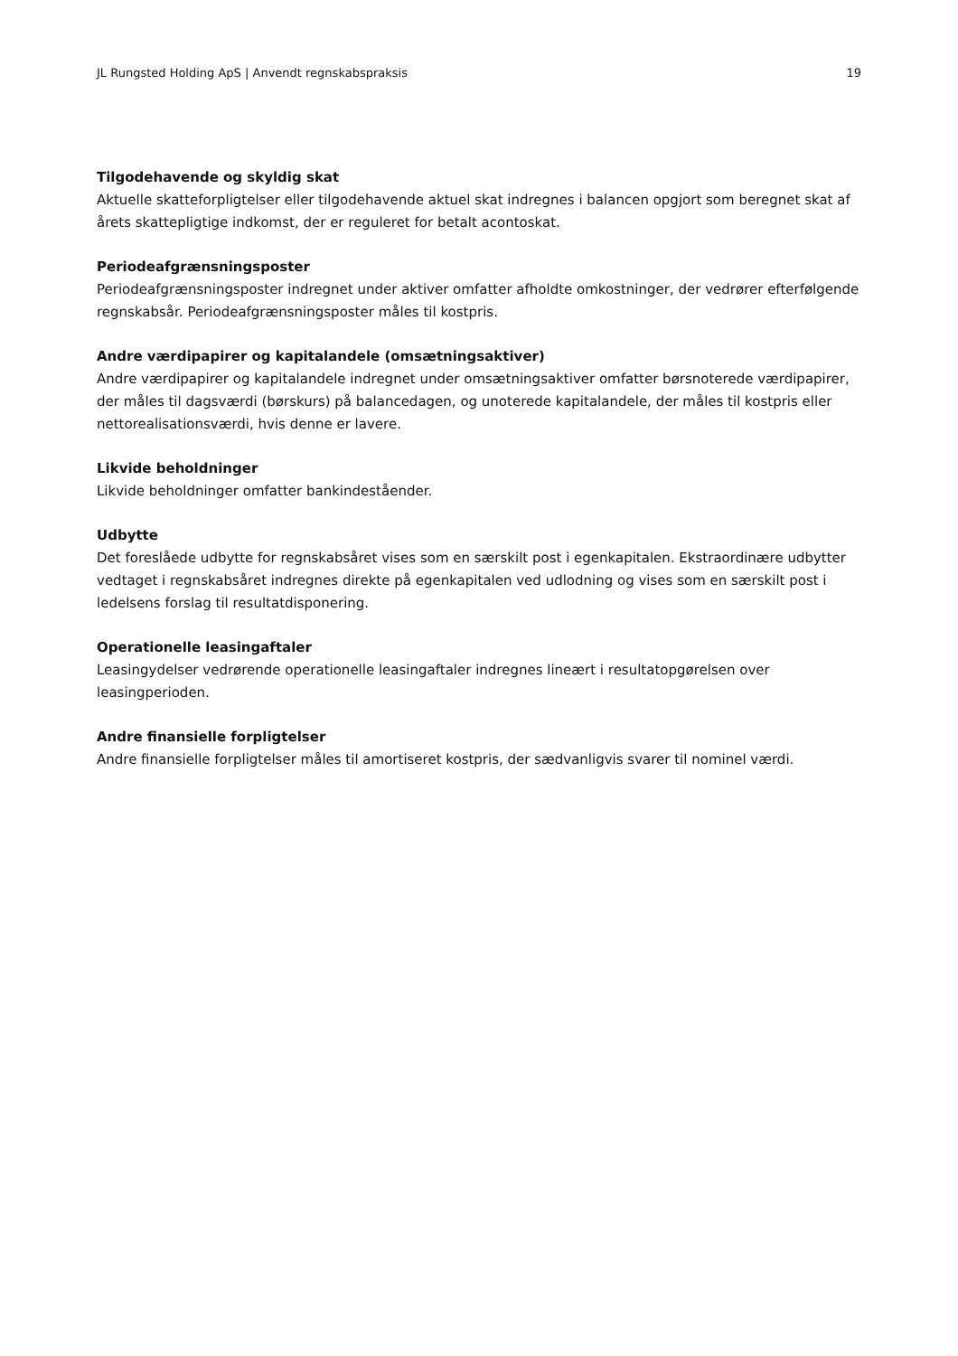JL Rungsted Holding ApS | Anvendt regnskabspraksis 19
Tilgodehavende og skyldig skat
Aktuelle skatteforpligtelser eller tilgodehavende aktuel skat indregnes i balancen opgjort som beregnet skat af årets skattepligtige indkomst, der er reguleret for betalt acontoskat.
Periodeafgrænsningsposter
Periodeafgrænsningsposter indregnet under aktiver omfatter afholdte omkostninger, der vedrører efterfølgende regnskabsår. Periodeafgrænsningsposter måles til kostpris.
Andre værdipapirer og kapitalandele (omsætningsaktiver)
Andre værdipapirer og kapitalandele indregnet under omsætningsaktiver omfatter børsnoterede værdipapirer, der måles til dagsværdi (børskurs) på balancedagen, og unoterede kapitalandele, der måles til kostpris eller nettorealisationsværdi, hvis denne er lavere.
Likvide beholdninger
Likvide beholdninger omfatter bankindeståender.
Udbytte
Det foreslåede udbytte for regnskabsåret vises som en særskilt post i egenkapitalen. Ekstraordinære udbytter vedtaget i regnskabsåret indregnes direkte på egenkapitalen ved udlodning og vises som en særskilt post i ledelsens forslag til resultatdisponering.
Operationelle leasingaftaler
Leasingydelser vedrørende operationelle leasingaftaler indregnes lineært i resultatopgørelsen over leasingperioden.
Andre finansielle forpligtelser
Andre finansielle forpligtelser måles til amortiseret kostpris, der sædvanligvis svarer til nominel værdi.